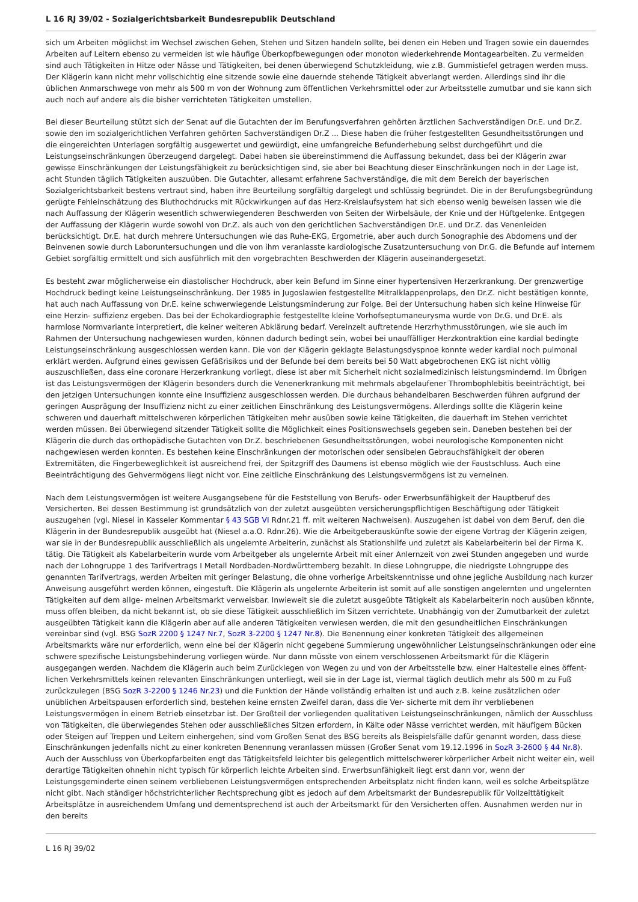L 16 RJ 39/02 - Sozialgerichtsbarkeit Bundesrepublik Deutschland
sich um Arbeiten möglichst im Wechsel zwischen Gehen, Stehen und Sitzen handeln sollte, bei denen ein Heben und Tragen sowie ein dauerndes Arbeiten auf Leitern ebenso zu vermeiden ist wie häufige Überkopfbewegungen oder monoton wiederkehrende Montagearbeiten. Zu vermeiden sind auch Tätigkeiten in Hitze oder Nässe und Tätigkeiten, bei denen überwiegend Schutzkleidung, wie z.B. Gummistiefel getragen werden muss. Der Klägerin kann nicht mehr vollschichtig eine sitzende sowie eine dauernde stehende Tätigkeit abverlangt werden. Allerdings sind ihr die üblichen Anmarschwege von mehr als 500 m von der Wohnung zum öffentlichen Verkehrsmittel oder zur Arbeitsstelle zumutbar und sie kann sich auch noch auf andere als die bisher verrichteten Tätigkeiten umstellen.
Bei dieser Beurteilung stützt sich der Senat auf die Gutachten der im Berufungsverfahren gehörten ärztlichen Sachverständigen Dr.E. und Dr.Z. sowie den im sozialgerichtlichen Verfahren gehörten Sachverständigen Dr.Z ... Diese haben die früher festgestellten Gesundheitsstörungen und die eingereichten Unterlagen sorgfältig ausgewertet und gewürdigt, eine umfangreiche Befunderhebung selbst durchgeführt und die Leistungseinschränkungen überzeugend dargelegt. Dabei haben sie übereinstimmend die Auffassung bekundet, dass bei der Klägerin zwar gewisse Einschränkungen der Leistungsfähigkeit zu berücksichtigen sind, sie aber bei Beachtung dieser Einschränkungen noch in der Lage ist, acht Stunden täglich Tätigkeiten auszuüben. Die Gutachter, allesamt erfahrene Sachverständige, die mit dem Bereich der bayerischen Sozialgerichtsbarkeit bestens vertraut sind, haben ihre Beurteilung sorgfältig dargelegt und schlüssig begründet. Die in der Berufungsbegründung gerügte Fehleinschätzung des Bluthochdrucks mit Rückwirkungen auf das Herz-Kreislaufsystem hat sich ebenso wenig beweisen lassen wie die nach Auffassung der Klägerin wesentlich schwerwiegenderen Beschwerden von Seiten der Wirbelsäule, der Knie und der Hüftgelenke. Entgegen der Auffassung der Klägerin wurde sowohl von Dr.Z. als auch von den gerichtlichen Sachverständigen Dr.E. und Dr.Z. das Venenleiden berücksichtigt. Dr.E. hat durch mehrere Untersuchungen wie das Ruhe-EKG, Ergometrie, aber auch durch Sonographie des Abdomens und der Beinvenen sowie durch Laboruntersuchungen und die von ihm veranlasste kardiologische Zusatzuntersuchung von Dr.G. die Befunde auf internem Gebiet sorgfältig ermittelt und sich ausführlich mit den vorgebrachten Beschwerden der Klägerin auseinandergesetzt.
Es besteht zwar möglicherweise ein diastolischer Hochdruck, aber kein Befund im Sinne einer hypertensiven Herzerkrankung. Der grenzwertige Hochdruck bedingt keine Leistungseinschränkung. Der 1985 in Jugoslawien festgestellte Mitralklappenprolaps, den Dr.Z. nicht bestätigen konnte, hat auch nach Auffassung von Dr.E. keine schwerwiegende Leistungsminderung zur Folge. Bei der Untersuchung haben sich keine Hinweise für eine Herzin- suffizienz ergeben. Das bei der Echokardiographie festgestellte kleine Vorhofseptumaneurysma wurde von Dr.G. und Dr.E. als harmlose Normvariante interpretiert, die keiner weiteren Abklärung bedarf. Vereinzelt auftretende Herzrhythmusstörungen, wie sie auch im Rahmen der Untersuchung nachgewiesen wurden, können dadurch bedingt sein, wobei bei unauffälliger Herzkontraktion eine kardial bedingte Leistungseinschränkung ausgeschlossen werden kann. Die von der Klägerin geklagte Belastungsdyspnoe konnte weder kardial noch pulmonal erklärt werden. Aufgrund eines gewissen Gefäßrisikos und der Befunde bei dem bereits bei 50 Watt abgebrochenen EKG ist nicht völlig auszuschließen, dass eine coronare Herzerkrankung vorliegt, diese ist aber mit Sicherheit nicht sozialmedizinisch leistungsmindernd. Im Übrigen ist das Leistungsvermögen der Klägerin besonders durch die Venenerkrankung mit mehrmals abgelaufener Thrombophlebitis beeinträchtigt, bei den jetzigen Untersuchungen konnte eine Insuffizienz ausgeschlossen werden. Die durchaus behandelbaren Beschwerden führen aufgrund der geringen Ausprägung der Insuffizienz nicht zu einer zeitlichen Einschränkung des Leistungsvermögens. Allerdings sollte die Klägerin keine schweren und dauerhaft mittelschweren körperlichen Tätigkeiten mehr ausüben sowie keine Tätigkeiten, die dauerhaft im Stehen verrichtet werden müssen. Bei überwiegend sitzender Tätigkeit sollte die Möglichkeit eines Positionswechsels gegeben sein. Daneben bestehen bei der Klägerin die durch das orthopädische Gutachten von Dr.Z. beschriebenen Gesundheitsstörungen, wobei neurologische Komponenten nicht nachgewiesen werden konnten. Es bestehen keine Einschränkungen der motorischen oder sensibelen Gebrauchsfähigkeit der oberen Extremitäten, die Fingerbeweglichkeit ist ausreichend frei, der Spitzgriff des Daumens ist ebenso möglich wie der Faustschluss. Auch eine Beeinträchtigung des Gehvermögens liegt nicht vor. Eine zeitliche Einschränkung des Leistungsvermögens ist zu verneinen.
Nach dem Leistungsvermögen ist weitere Ausgangsebene für die Feststellung von Berufs- oder Erwerbsunfähigkeit der Hauptberuf des Versicherten. Bei dessen Bestimmung ist grundsätzlich von der zuletzt ausgeübten versicherungspflichtigen Beschäftigung oder Tätigkeit auszugehen (vgl. Niesel in Kasseler Kommentar § 43 SGB VI Rdnr.21 ff. mit weiteren Nachweisen). Auszugehen ist dabei von dem Beruf, den die Klägerin in der Bundesrepublik ausgeübt hat (Niesel a.a.O. Rdnr.26). Wie die Arbeitgeberauskünfte sowie der eigene Vortrag der Klägerin zeigen, war sie in der Bundesrepublik ausschließlich als ungelernte Arbeiterin, zunächst als Stationshilfe und zuletzt als Kabelarbeiterin bei der Firma K. tätig. Die Tätigkeit als Kabelarbeiterin wurde vom Arbeitgeber als ungelernte Arbeit mit einer Anlernzeit von zwei Stunden angegeben und wurde nach der Lohngruppe 1 des Tarifvertrags I Metall Nordbaden-Nordwürttemberg bezahlt. In diese Lohngruppe, die niedrigste Lohngruppe des genannten Tarifvertrags, werden Arbeiten mit geringer Belastung, die ohne vorherige Arbeitskenntnisse und ohne jegliche Ausbildung nach kurzer Anweisung ausgeführt werden können, eingestuft. Die Klägerin als ungelernte Arbeiterin ist somit auf alle sonstigen angelernten und ungelernten Tätigkeiten auf dem allge- meinen Arbeitsmarkt verweisbar. Inwieweit sie die zuletzt ausgeübte Tätigkeit als Kabelarbeiterin noch ausüben könnte, muss offen bleiben, da nicht bekannt ist, ob sie diese Tätigkeit ausschließlich im Sitzen verrichtete. Unabhängig von der Zumutbarkeit der zuletzt ausgeübten Tätigkeit kann die Klägerin aber auf alle anderen Tätigkeiten verwiesen werden, die mit den gesundheitlichen Einschränkungen vereinbar sind (vgl. BSG SozR 2200 § 1247 Nr.7, SozR 3-2200 § 1247 Nr.8). Die Benennung einer konkreten Tätigkeit des allgemeinen Arbeitsmarkts wäre nur erforderlich, wenn eine bei der Klägerin nicht gegebene Summierung ungewöhnlicher Leistungseinschränkungen oder eine schwere spezifische Leistungsbehinderung vorliegen würde. Nur dann müsste von einem verschlossenen Arbeitsmarkt für die Klägerin ausgegangen werden. Nachdem die Klägerin auch beim Zurücklegen von Wegen zu und von der Arbeitsstelle bzw. einer Haltestelle eines öffent- lichen Verkehrsmittels keinen relevanten Einschränkungen unterliegt, weil sie in der Lage ist, viermal täglich deutlich mehr als 500 m zu Fuß zurückzulegen (BSG SozR 3-2200 § 1246 Nr.23) und die Funktion der Hände vollständig erhalten ist und auch z.B. keine zusätzlichen oder unüblichen Arbeitspausen erforderlich sind, bestehen keine ernsten Zweifel daran, dass die Ver- sicherte mit dem ihr verbliebenen Leistungsvermögen in einem Betrieb einsetzbar ist. Der Großteil der vorliegenden qualitativen Leistungseinschränkungen, nämlich der Ausschluss von Tätigkeiten, die überwiegendes Stehen oder ausschließliches Sitzen erfordern, in Kälte oder Nässe verrichtet werden, mit häufigem Bücken oder Steigen auf Treppen und Leitern einhergehen, sind vom Großen Senat des BSG bereits als Beispielsfälle dafür genannt worden, dass diese Einschränkungen jedenfalls nicht zu einer konkreten Benennung veranlassen müssen (Großer Senat vom 19.12.1996 in SozR 3-2600 § 44 Nr.8). Auch der Ausschluss von Überkopfarbeiten engt das Tätigkeitsfeld leichter bis gelegentlich mittelschwerer körperlicher Arbeit nicht weiter ein, weil derartige Tätigkeiten ohnehin nicht typisch für körperlich leichte Arbeiten sind. Erwerbsunfähigkeit liegt erst dann vor, wenn der Leistungsgeminderte einen seinem verbliebenen Leistungsvermögen entsprechenden Arbeitsplatz nicht finden kann, weil es solche Arbeitsplätze nicht gibt. Nach ständiger höchstrichterlicher Rechtsprechung gibt es jedoch auf dem Arbeitsmarkt der Bundesrepublik für Vollzeittätigkeit Arbeitsplätze in ausreichendem Umfang und dementsprechend ist auch der Arbeitsmarkt für den Versicherten offen. Ausnahmen werden nur in den bereits
L 16 RJ 39/02